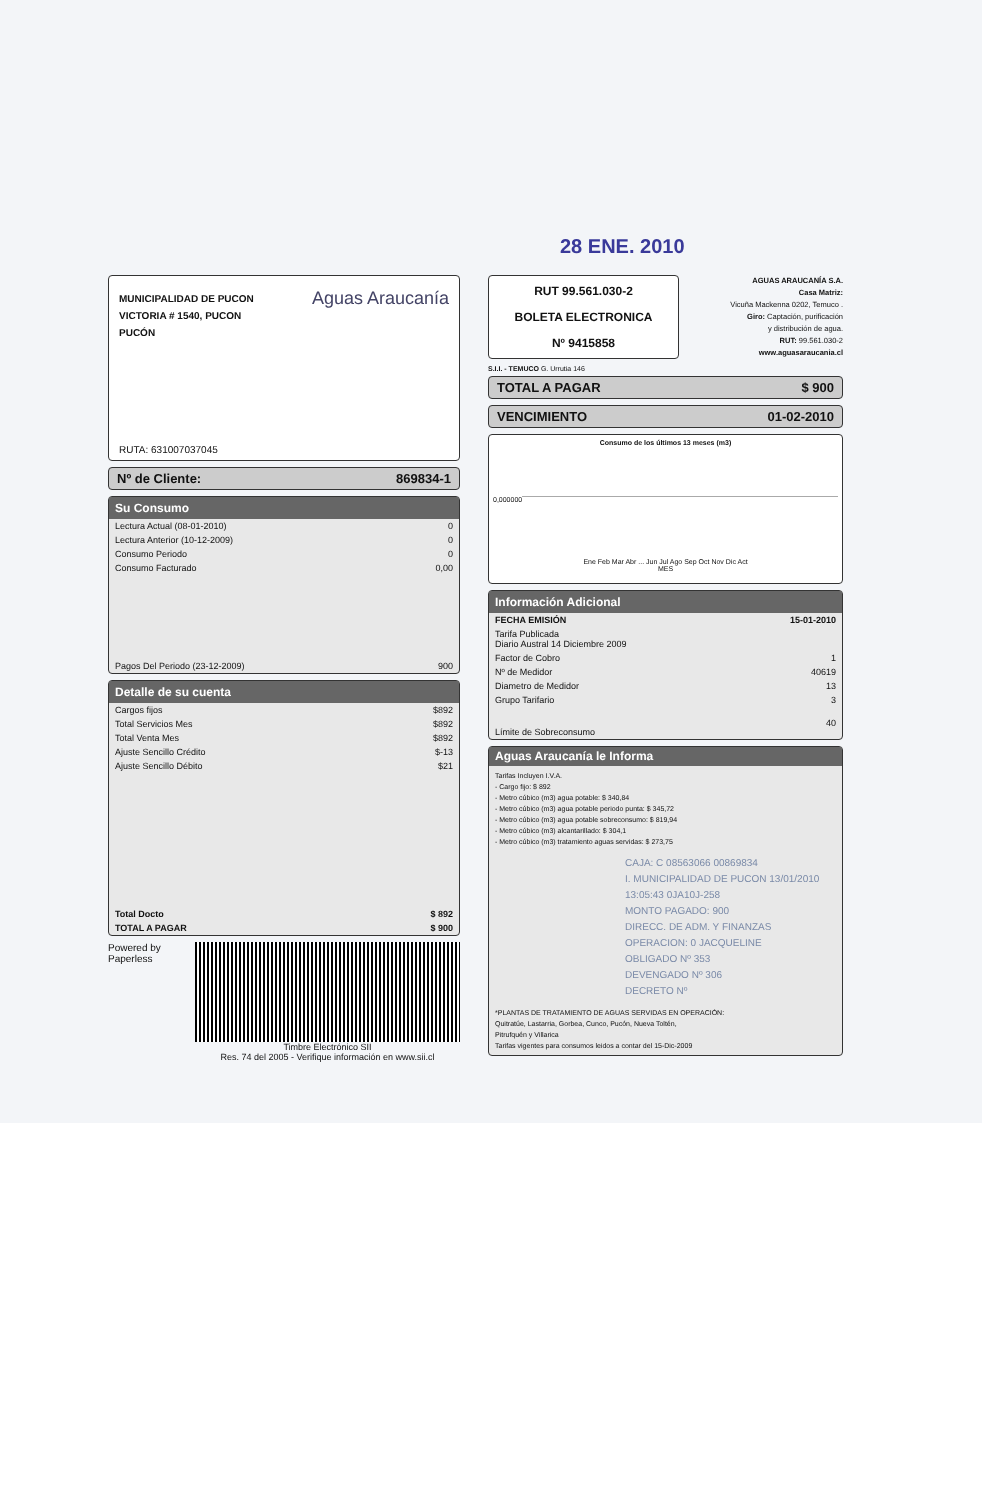28 ENE. 2010
Aguas Araucanía
MUNICIPALIDAD DE PUCON
VICTORIA # 1540, PUCON
PUCÓN
RUTA: 631007037045
Nº de Cliente: 869834-1
Su Consumo
| Lectura Actual (08-01-2010) | 0 |
| Lectura Anterior (10-12-2009) | 0 |
| Consumo Periodo | 0 |
| Consumo Facturado | 0,00 |
| Pagos Del Periodo (23-12-2009) | 900 |
Detalle de su cuenta
| Cargos fijos | $892 |
| Total Servicios Mes | $892 |
| Total Venta Mes | $892 |
| Ajuste Sencillo Crédito | $-13 |
| Ajuste Sencillo Débito | $21 |
| Total Docto | $ 892 |
| TOTAL A PAGAR | $ 900 |
Powered by Paperless Timbre Electrónico SII
Res. 74 del 2005 - Verifique información en www.sii.cl
RUT 99.561.030-2
BOLETA ELECTRONICA
Nº 9415858
AGUAS ARAUCANÍA S.A.
Casa Matriz:
Vicuña Mackenna 0202, Temuco .
Giro: Captación, purificación
y distribución de agua.
RUT: 99.561.030-2
www.aguasaraucania.cl
S.I.I. - TEMUCO G. Urrutia 146
TOTAL A PAGAR $ 900
VENCIMIENTO 01-02-2010
Consumo de los últimos 13 meses (m3)
0,000000
Ene Feb Mar Abr ... Jun Jul Ago Sep Oct Nov Dic Act
MES
Información Adicional
| FECHA EMISIÓN | 15-01-2010 |
| Tarifa Publicada Diario Austral 14 Diciembre 2009 | |
| Factor de Cobro | 1 |
| Nº de Medidor | 40619 |
| Diametro de Medidor | 13 |
| Grupo Tarifario | 3 |
| Límite de Sobreconsumo | 40 |
Aguas Araucanía le Informa
Tarifas Incluyen I.V.A.
- Cargo fijo: $ 892
- Metro cúbico (m3) agua potable: $ 340,84
- Metro cúbico (m3) agua potable periodo punta: $ 345,72
- Metro cúbico (m3) agua potable sobreconsumo: $ 819,94
- Metro cúbico (m3) alcantarillado: $ 304,1
- Metro cúbico (m3) tratamiento aguas servidas: $ 273,75
CAJA: C 08563066 00869834
I. MUNICIPALIDAD DE PUCON 13/01/2010 13:05:43 0JA10J-258
MONTO PAGADO: 900
DIRECC. DE ADM. Y FINANZAS
OPERACION: 0 JACQUELINE
OBLIGADO Nº 353
DEVENGADO Nº 306
DECRETO Nº
*PLANTAS DE TRATAMIENTO DE AGUAS SERVIDAS EN OPERACIÓN:
Quitratúe, Lastarria, Gorbea, Cunco, Pucón, Nueva Toltén,
Pitrufquén y Villarica
Tarifas vigentes para consumos leidos a contar del 15-Dic-2009